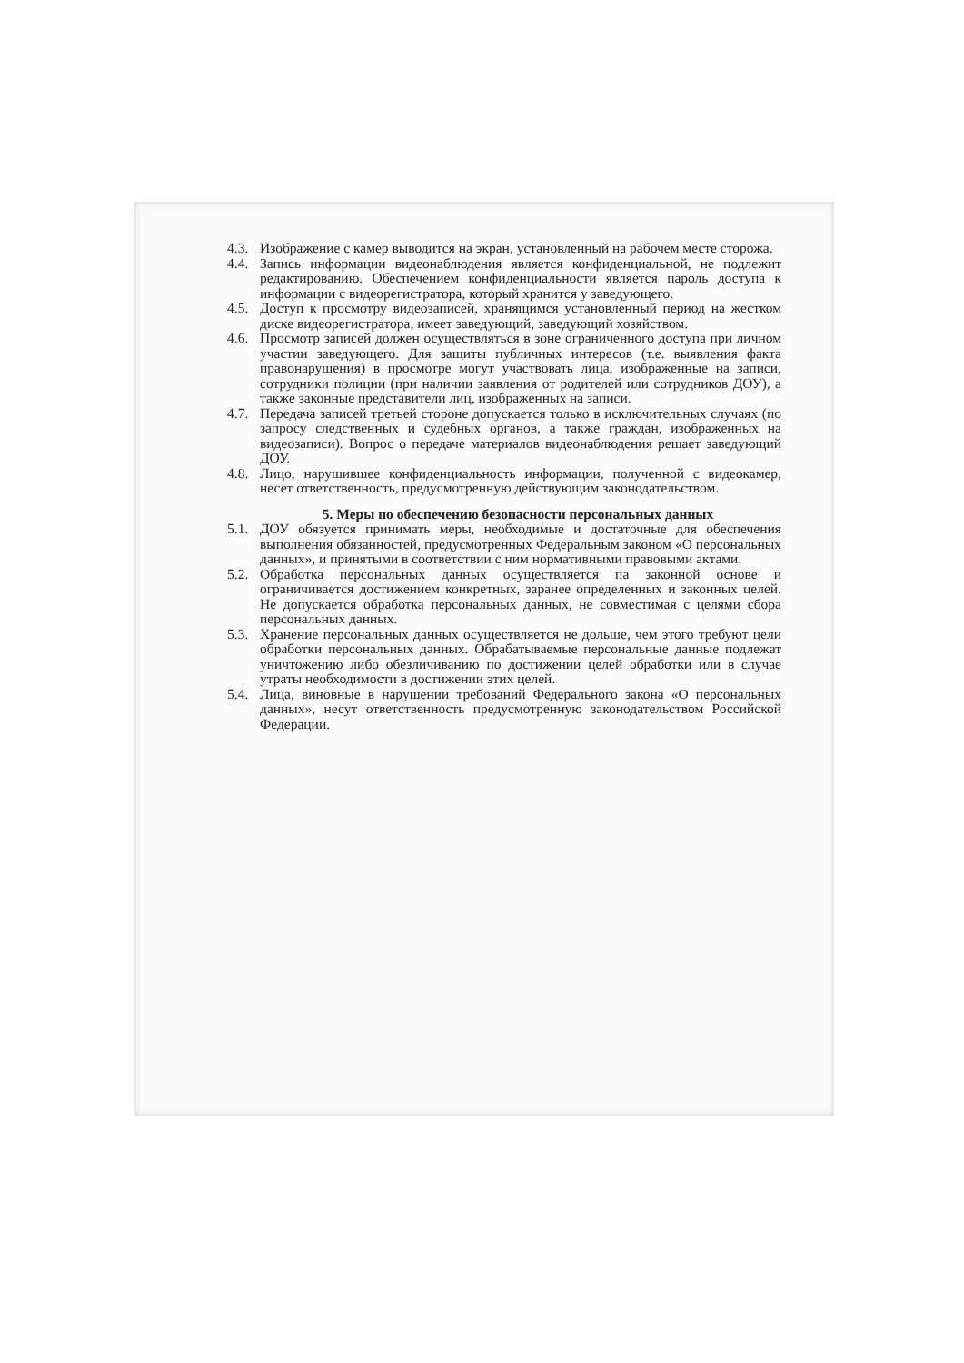4.3. Изображение с камер выводится на экран, установленный на рабочем месте сторожа.
4.4. Запись информации видеонаблюдения является конфиденциальной, не подлежит редактированию. Обеспечением конфиденциальности является пароль доступа к информации с видеорегистратора, который хранится у заведующего.
4.5. Доступ к просмотру видеозаписей, хранящимся установленный период на жестком диске видеорегистратора, имеет заведующий, заведующий хозяйством.
4.6. Просмотр записей должен осуществляться в зоне ограниченного доступа при личном участии заведующего. Для защиты публичных интересов (т.е. выявления факта правонарушения) в просмотре могут участвовать лица, изображенные на записи, сотрудники полиции (при наличии заявления от родителей или сотрудников ДОУ), а также законные представители лиц, изображенных на записи.
4.7. Передача записей третьей стороне допускается только в исключительных случаях (по запросу следственных и судебных органов, а также граждан, изображенных на видеозаписи). Вопрос о передаче материалов видеонаблюдения решает заведующий ДОУ.
4.8. Лицо, нарушившее конфиденциальность информации, полученной с видеокамер, несет ответственность, предусмотренную действующим законодательством.
5. Меры по обеспечению безопасности персональных данных
5.1. ДОУ обязуется принимать меры, необходимые и достаточные для обеспечения выполнения обязанностей, предусмотренных Федеральным законом «О персональных данных», и принятыми в соответствии с ним нормативными правовыми актами.
5.2. Обработка персональных данных осуществляется па законной основе и ограничивается достижением конкретных, заранее определенных и законных целей. Не допускается обработка персональных данных, не совместимая с целями сбора персональных данных.
5.3. Хранение персональных данных осуществляется не дольше, чем этого требуют цели обработки персональных данных. Обрабатываемые персональные данные подлежат уничтожению либо обезличиванию по достижении целей обработки или в случае утраты необходимости в достижении этих целей.
5.4. Лица, виновные в нарушении требований Федерального закона «О персональных данных», несут ответственность предусмотренную законодательством Российской Федерации.